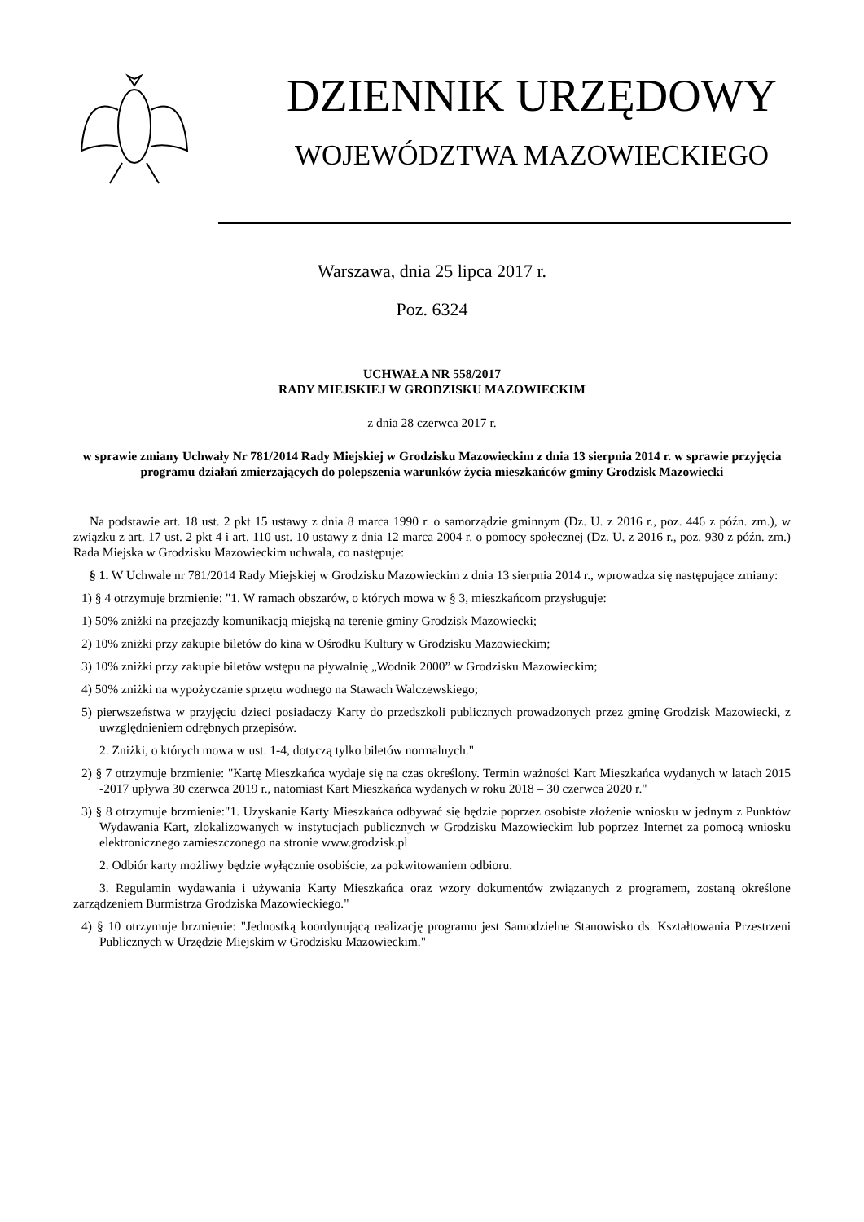DZIENNIK URZĘDOWY
WOJEWÓDZTWA MAZOWIECKIEGO
Warszawa, dnia 25 lipca 2017 r.
Poz. 6324
UCHWAŁA NR 558/2017
RADY MIEJSKIEJ W GRODZISKU MAZOWIECKIM
z dnia 28 czerwca 2017 r.
w sprawie zmiany Uchwały Nr 781/2014 Rady Miejskiej w Grodzisku Mazowieckim z dnia 13 sierpnia 2014 r. w sprawie przyjęcia programu działań zmierzających do polepszenia warunków życia mieszkańców gminy Grodzisk Mazowiecki
Na podstawie art. 18 ust. 2 pkt 15 ustawy z dnia 8 marca 1990 r. o samorządzie gminnym (Dz. U. z 2016 r., poz. 446 z późn. zm.), w związku z art. 17 ust. 2 pkt 4 i art. 110 ust. 10 ustawy z dnia 12 marca 2004 r. o pomocy społecznej (Dz. U. z 2016 r., poz. 930 z późn. zm.) Rada Miejska w Grodzisku Mazowieckim uchwala, co następuje:
§ 1. W Uchwale nr 781/2014 Rady Miejskiej w Grodzisku Mazowieckim z dnia 13 sierpnia 2014 r., wprowadza się następujące zmiany:
1) § 4 otrzymuje brzmienie: "1. W ramach obszarów, o których mowa w § 3, mieszkańcom przysługuje:
1) 50% zniżki na przejazdy komunikacją miejską na terenie gminy Grodzisk Mazowiecki;
2) 10% zniżki przy zakupie biletów do kina w Ośrodku Kultury w Grodzisku Mazowieckim;
3) 10% zniżki przy zakupie biletów wstępu na pływalnię „Wodnik 2000” w Grodzisku Mazowieckim;
4) 50% zniżki na wypożyczanie sprzętu wodnego na Stawach Walczewskiego;
5) pierwszeństwa w przyjęciu dzieci posiadaczy Karty do przedszkoli publicznych prowadzonych przez gminę Grodzisk Mazowiecki, z uwzględnieniem odrębnych przepisów.
2. Zniżki, o których mowa w ust. 1-4, dotyczą tylko biletów normalnych."
2) § 7 otrzymuje brzmienie: "Kartę Mieszkańca wydaje się na czas określony. Termin ważności Kart Mieszkańca wydanych w latach 2015 -2017 upływa 30 czerwca 2019 r., natomiast Kart Mieszkańca wydanych w roku 2018 – 30 czerwca 2020 r."
3) § 8 otrzymuje brzmienie:"1. Uzyskanie Karty Mieszkańca odbywać się będzie poprzez osobiste złożenie wniosku w jednym z Punktów Wydawania Kart, zlokalizowanych w instytucjach publicznych w Grodzisku Mazowieckim lub poprzez Internet za pomocą wniosku elektronicznego zamieszczonego na stronie www.grodzisk.pl
2. Odbiór karty możliwy będzie wyłącznie osobiście, za pokwitowaniem odbioru.
3. Regulamin wydawania i używania Karty Mieszkańca oraz wzory dokumentów związanych z programem, zostaną określone zarządzeniem Burmistrza Grodziska Mazowieckiego."
4) § 10 otrzymuje brzmienie: "Jednostką koordynującą realizację programu jest Samodzielne Stanowisko ds. Kształtowania Przestrzeni Publicznych w Urzędzie Miejskim w Grodzisku Mazowieckim."